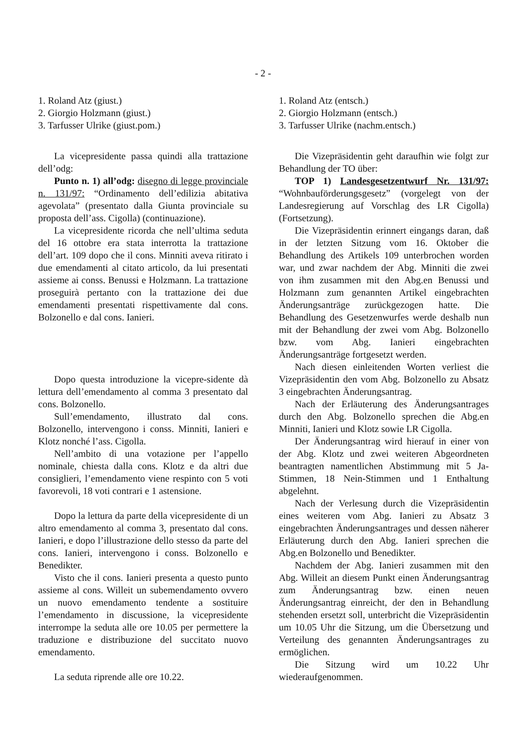- 2 -
1. Roland Atz (giust.)
2. Giorgio Holzmann (giust.)
3. Tarfusser Ulrike (giust.pom.)
La vicepresidente passa quindi alla trattazione dell’odg:
Punto n. 1) all’odg: disegno di legge provinciale n. 131/97: “Ordinamento dell’edilizia abitativa agevolata” (presentato dalla Giunta provinciale su proposta dell’ass. Cigolla) (continuazione).
La vicepresidente ricorda che nell’ultima seduta del 16 ottobre era stata interrotta la trattazione dell’art. 109 dopo che il cons. Minniti aveva ritirato i due emendamenti al citato articolo, da lui presentati assieme ai conss. Benussi e Holzmann. La trattazione proseguirà pertanto con la trattazione dei due emendamenti presentati rispettivamente dal cons. Bolzonello e dal cons. Ianieri.
Dopo questa introduzione la vicepre-sidente dà lettura dell’emendamento al comma 3 presentato dal cons. Bolzonello.
Sull’emendamento, illustrato dal cons. Bolzonello, intervengono i conss. Minniti, Ianieri e Klotz nonché l’ass. Cigolla.
Nell’ambito di una votazione per l’appello nominale, chiesta dalla cons. Klotz e da altri due consiglieri, l’emendamento viene respinto con 5 voti favorevoli, 18 voti contrari e 1 astensione.
Dopo la lettura da parte della vicepresidente di un altro emendamento al comma 3, presentato dal cons. Ianieri, e dopo l’illustrazione dello stesso da parte del cons. Ianieri, intervengono i conss. Bolzonello e Benedikter.
Visto che il cons. Ianieri presenta a questo punto assieme al cons. Willeit un subemendamento ovvero un nuovo emendamento tendente a sostituire l’emendamento in discussione, la vicepresidente interrompe la seduta alle ore 10.05 per permettere la traduzione e distribuzione del succitato nuovo emendamento.
La seduta riprende alle ore 10.22.
1. Roland Atz (entsch.)
2. Giorgio Holzmann (entsch.)
3. Tarfusser Ulrike (nachm.entsch.)
Die Vizepräsidentin geht daraufhin wie folgt zur Behandlung der TO über:
TOP 1) Landesgesetzentwurf Nr. 131/97: “Wohnbauförderungsgesetz” (vorgelegt von der Landesregierung auf Vorschlag des LR Cigolla) (Fortsetzung).
Die Vizepräsidentin erinnert eingangs daran, daß in der letzten Sitzung vom 16. Oktober die Behandlung des Artikels 109 unterbrochen worden war, und zwar nachdem der Abg. Minniti die zwei von ihm zusammen mit den Abg.en Benussi und Holzmann zum genannten Artikel eingebrachten Änderungsanträge zurückgezogen hatte. Die Behandlung des Gesetzenwurfes werde deshalb nun mit der Behandlung der zwei vom Abg. Bolzonello bzw. vom Abg. Ianieri eingebrachten Änderungsanträge fortgesetzt werden.
Nach diesen einleitenden Worten verliest die Vizepräsidentin den vom Abg. Bolzonello zu Absatz 3 eingebrachten Änderungsantrag.
Nach der Erläuterung des Änderungsantrages durch den Abg. Bolzonello sprechen die Abg.en Minniti, Ianieri und Klotz sowie LR Cigolla.
Der Änderungsantrag wird hierauf in einer von der Abg. Klotz und zwei weiteren Abgeordneten beantragten namentlichen Abstimmung mit 5 Ja-Stimmen, 18 Nein-Stimmen und 1 Enthaltung abgelehnt.
Nach der Verlesung durch die Vizepräsidentin eines weiteren vom Abg. Ianieri zu Absatz 3 eingebrachten Änderungsantrages und dessen näherer Erläuterung durch den Abg. Ianieri sprechen die Abg.en Bolzonello und Benedikter.
Nachdem der Abg. Ianieri zusammen mit den Abg. Willeit an diesem Punkt einen Änderungsantrag zum Änderungsantrag bzw. einen neuen Änderungsantrag einreicht, der den in Behandlung stehenden ersetzt soll, unterbricht die Vizepräsidentin um 10.05 Uhr die Sitzung, um die Übersetzung und Verteilung des genannten Änderungsantrages zu ermöglichen.
Die Sitzung wird um 10.22 Uhr wiederaufgenommen.